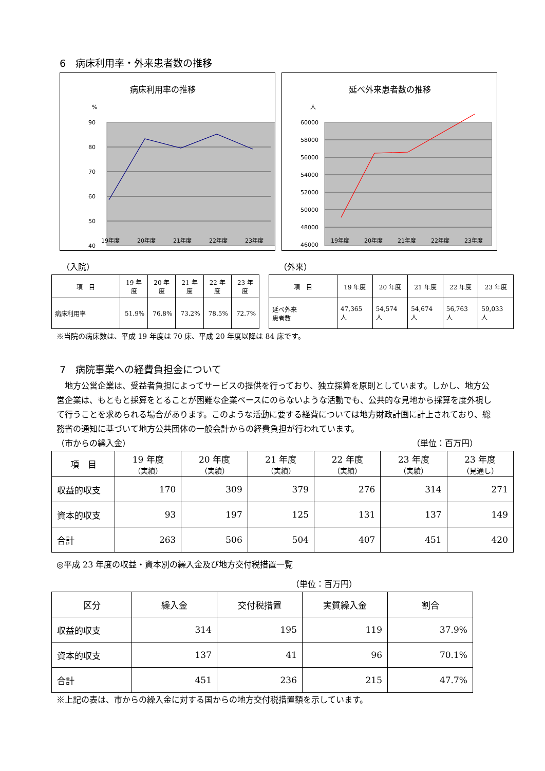6　病床利用率・外来患者数の推移
病床利用率の推移
%
90
80
70
60
50
40
19年度
20年度
21年度
22年度
23年度
延べ外来患者数の推移
人
60000
58000
56000
54000
52000
50000
48000
46000
19年度
20年度
21年度
22年度
23年度
（入院）
| 項 目 | 19 年度 | 20 年度 | 21 年度 | 22 年度 | 23 年度 |
| --- | --- | --- | --- | --- | --- |
| 病床利用率 | 51.9% | 76.8% | 73.2% | 78.5% | 72.7% |
（外来）
| 項 目 | 19 年度 | 20 年度 | 21 年度 | 22 年度 | 23 年度 |
| --- | --- | --- | --- | --- | --- |
| 延べ外来 患者数 | 47,365 人 | 54,574 人 | 54,674 人 | 56,763 人 | 59,033 人 |
※当院の病床数は、平成 19 年度は 70 床、平成 20 年度以降は 84 床です。
7　病院事業への経費負担金について
　地方公営企業は、受益者負担によってサービスの提供を行っており、独立採算を原則としています。しかし、地方公営企業は、もともと採算をとることが困難な企業ベースにのらないような活動でも、公共的な見地から採算を度外視して行うことを求められる場合があります。このような活動に要する経費については地方財政計画に計上されており、総務省の通知に基づいて地方公共団体の一般会計からの経費負担が行われています。
（市からの繰入金） （単位：百万円）
| 項 目 | 19 年度 （実績） | 20 年度 （実績） | 21 年度 （実績） | 22 年度 （実績） | 23 年度 （実績） | 23 年度 （見通し） |
| --- | --- | --- | --- | --- | --- | --- |
| 収益的収支 | 170 | 309 | 379 | 276 | 314 | 271 |
| 資本的収支 | 93 | 197 | 125 | 131 | 137 | 149 |
| 合計 | 263 | 506 | 504 | 407 | 451 | 420 |
◎平成 23 年度の収益・資本別の繰入金及び地方交付税措置一覧
（単位：百万円）
| 区分 | 繰入金 | 交付税措置 | 実質繰入金 | 割合 |
| --- | --- | --- | --- | --- |
| 収益的収支 | 314 | 195 | 119 | 37.9% |
| 資本的収支 | 137 | 41 | 96 | 70.1% |
| 合計 | 451 | 236 | 215 | 47.7% |
※上記の表は、市からの繰入金に対する国からの地方交付税措置額を示しています。